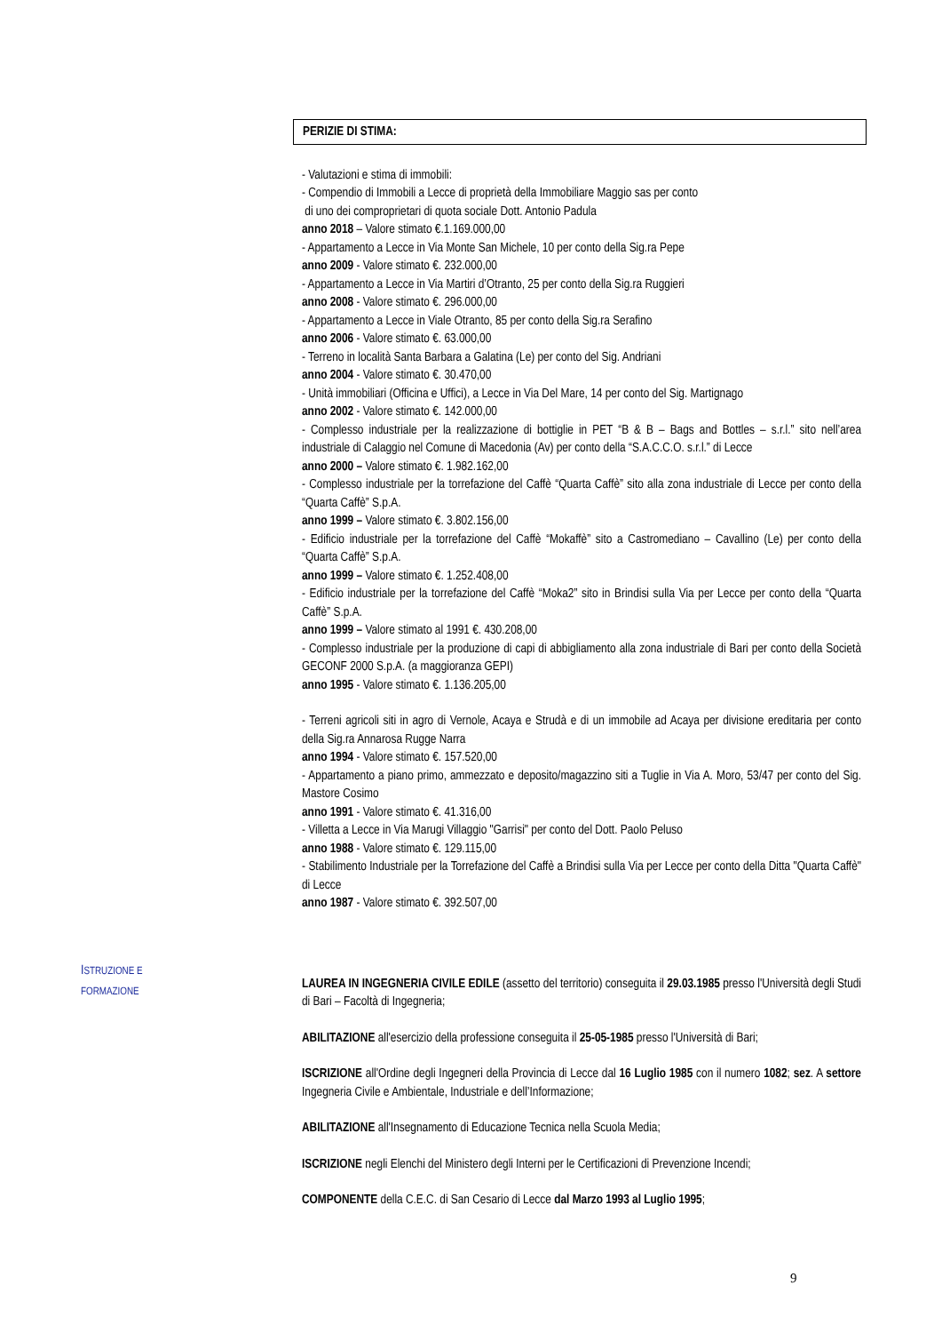PERIZIE DI STIMA:
- Valutazioni e stima di immobili:
- Compendio di Immobili a Lecce di proprietà della Immobiliare Maggio sas per conto
di uno dei comproprietari di quota sociale Dott. Antonio Padula
anno 2018 – Valore stimato €.1.169.000,00
- Appartamento a Lecce in Via Monte San Michele, 10 per conto della Sig.ra Pepe
anno 2009 - Valore stimato €. 232.000,00
- Appartamento a Lecce in Via Martiri d’Otranto, 25 per conto della Sig.ra Ruggieri
anno 2008 - Valore stimato €. 296.000,00
- Appartamento a Lecce in Viale Otranto, 85 per conto della Sig.ra Serafino
anno 2006 - Valore stimato €. 63.000,00
- Terreno in località Santa Barbara a Galatina (Le) per conto del Sig. Andriani
anno 2004 - Valore stimato €. 30.470,00
- Unità immobiliari (Officina e Uffici), a Lecce in Via Del Mare, 14 per conto del Sig. Martignago
anno 2002 - Valore stimato €. 142.000,00
- Complesso industriale per la realizzazione di bottiglie in PET “B & B – Bags and Bottles – s.r.l.” sito nell’area industriale di Calaggio nel Comune di Macedonia (Av) per conto della “S.A.C.C.O. s.r.l.” di Lecce
anno 2000 – Valore stimato €. 1.982.162,00
- Complesso industriale per la torrefazione del Caffè “Quarta Caffè” sito alla zona industriale di Lecce per conto della “Quarta Caffè” S.p.A.
anno 1999 – Valore stimato €. 3.802.156,00
- Edificio industriale per la torrefazione del Caffè “Mokaffè” sito a Castromediano – Cavallino (Le) per conto della “Quarta Caffè” S.p.A.
anno 1999 – Valore stimato €. 1.252.408,00
- Edificio industriale per la torrefazione del Caffè “Moka2” sito in Brindisi sulla Via per Lecce per conto della “Quarta Caffè” S.p.A.
anno 1999 – Valore stimato al 1991 €. 430.208,00
- Complesso industriale per la produzione di capi di abbigliamento alla zona industriale di Bari per conto della Società GECONF 2000 S.p.A. (a maggioranza GEPI)
anno 1995 - Valore stimato €. 1.136.205,00
- Terreni agricoli siti in agro di Vernole, Acaya e Strudà e di un immobile ad Acaya per divisione ereditaria per conto della Sig.ra Annarosa Rugge Narra
anno 1994 - Valore stimato €. 157.520,00
- Appartamento a piano primo, ammezzato e deposito/magazzino siti a Tuglie in Via A. Moro, 53/47 per conto del Sig. Mastore Cosimo
anno 1991 - Valore stimato €. 41.316,00
- Villetta a Lecce in Via Marugi Villaggio "Garrisi" per conto del Dott. Paolo Peluso
anno 1988 - Valore stimato €. 129.115,00
- Stabilimento Industriale per la Torrefazione del Caffè a Brindisi sulla Via per Lecce per conto della Ditta "Quarta Caffè" di Lecce
anno 1987 - Valore stimato €. 392.507,00
LAUREA IN INGEGNERIA CIVILE EDILE (assetto del territorio) conseguita il 29.03.1985 presso l'Università degli Studi di Bari – Facoltà di Ingegneria;
ABILITAZIONE all'esercizio della professione conseguita il 25-05-1985 presso l'Università di Bari;
ISCRIZIONE all'Ordine degli Ingegneri della Provincia di Lecce dal 16 Luglio 1985 con il numero 1082; sez. A settore Ingegneria Civile e Ambientale, Industriale e dell’Informazione;
ABILITAZIONE all'Insegnamento di Educazione Tecnica nella Scuola Media;
ISCRIZIONE negli Elenchi del Ministero degli Interni per le Certificazioni di Prevenzione Incendi;
COMPONENTE della C.E.C. di San Cesario di Lecce dal Marzo 1993 al Luglio 1995;
ISTRUZIONE E
FORMAZIONE
9